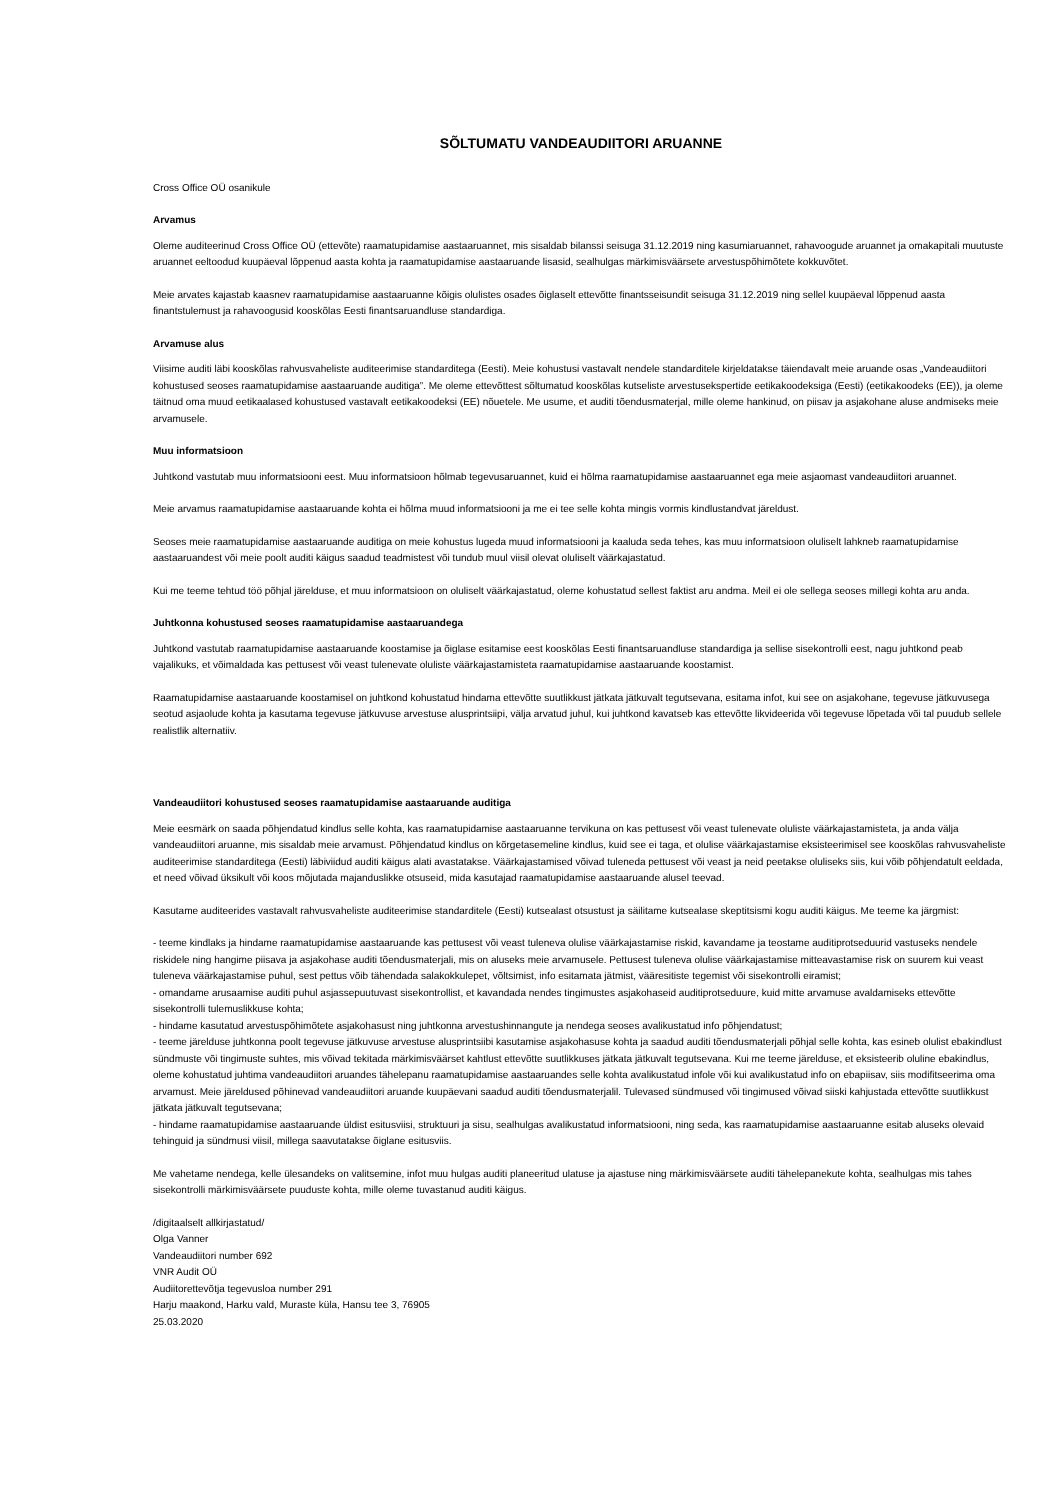SÕLTUMATU VANDEAUDIITORI ARUANNE
Cross Office OÜ osanikule
Arvamus
Oleme auditeerinud Cross Office OÜ (ettevõte) raamatupidamise aastaaruannet, mis sisaldab bilanssi seisuga 31.12.2019 ning kasumiaruannet, rahavoogude aruannet ja omakapitali muutuste aruannet eeltoodud kuupäeval lõppenud aasta kohta ja raamatupidamise aastaaruande lisasid, sealhulgas märkimisväärsete arvestuspõhimõtete kokkuvõtet.
Meie arvates kajastab kaasnev raamatupidamise aastaaruanne kõigis olulistes osades õiglaselt ettevõtte finantsseisundit seisuga 31.12.2019 ning sellel kuupäeval lõppenud aasta finantstulemust ja rahavoogusid kooskõlas Eesti finantsaruandluse standardiga.
Arvamuse alus
Viisime auditi läbi kooskõlas rahvusvaheliste auditeerimise standarditega (Eesti). Meie kohustusi vastavalt nendele standarditele kirjeldatakse täiendavalt meie aruande osas „Vandeaudiitori kohustused seoses raamatupidamise aastaaruande auditiga”. Me oleme ettevõttest sõltumatud kooskõlas kutseliste arvestusekspertide eetikakoodeksiga (Eesti) (eetikakoodeks (EE)), ja oleme täitnud oma muud eetikaalased kohustused vastavalt eetikakoodeksi (EE) nõuetele. Me usume, et auditi tõendusmaterjal, mille oleme hankinud, on piisav ja asjakohane aluse andmiseks meie arvamusele.
Muu informatsioon
Juhtkond vastutab muu informatsiooni eest. Muu informatsioon hõlmab tegevusaruannet, kuid ei hõlma raamatupidamise aastaaruannet ega meie asjaomast vandeaudiitori aruannet.
Meie arvamus raamatupidamise aastaaruande kohta ei hõlma muud informatsiooni ja me ei tee selle kohta mingis vormis kindlustandvat järeldust.
Seoses meie raamatupidamise aastaaruande auditiga on meie kohustus lugeda muud informatsiooni ja kaaluda seda tehes, kas muu informatsioon oluliselt lahkneb raamatupidamise aastaaruandest või meie poolt auditi käigus saadud teadmistest või tundub muul viisil olevat oluliselt väärkajastatud.
Kui me teeme tehtud töö põhjal järelduse, et muu informatsioon on oluliselt väärkajastatud, oleme kohustatud sellest faktist aru andma. Meil ei ole sellega seoses millegi kohta aru anda.
Juhtkonna kohustused seoses raamatupidamise aastaaruandega
Juhtkond vastutab raamatupidamise aastaaruande koostamise ja õiglase esitamise eest kooskõlas Eesti finantsaruandluse standardiga ja sellise sisekontrolli eest, nagu juhtkond peab vajalikuks, et võimaldada kas pettusest või veast tulenevate oluliste väärkajastamisteta raamatupidamise aastaaruande koostamist.
Raamatupidamise aastaaruande koostamisel on juhtkond kohustatud hindama ettevõtte suutlikkust jätkata jätkuvalt tegutsevana, esitama infot, kui see on asjakohane, tegevuse jätkuvusega seotud asjaolude kohta ja kasutama tegevuse jätkuvuse arvestuse alusprintsiipi, välja arvatud juhul, kui juhtkond kavatseb kas ettevõtte likvideerida või tegevuse lõpetada või tal puudub sellele realistlik alternatiiv.
Vandeaudiitori kohustused seoses raamatupidamise aastaaruande auditiga
Meie eesmärk on saada põhjendatud kindlus selle kohta, kas raamatupidamise aastaaruanne tervikuna on kas pettusest või veast tulenevate oluliste väärkajastamisteta, ja anda välja vandeaudiitori aruanne, mis sisaldab meie arvamust. Põhjendatud kindlus on kõrgetasemeline kindlus, kuid see ei taga, et olulise väärkajastamise eksisteerimisel see kooskõlas rahvusvaheliste auditeerimise standarditega (Eesti) läbiviidud auditi käigus alati avastatakse. Väärkajastamised võivad tuleneda pettusest või veast ja neid peetakse oluliseks siis, kui võib põhjendatult eeldada, et need võivad üksikult või koos mõjutada majanduslikke otsuseid, mida kasutajad raamatupidamise aastaaruande alusel teevad.
Kasutame auditeerides vastavalt rahvusvaheliste auditeerimise standarditele (Eesti) kutsealast otsustust ja säilitame kutsealase skeptitsismi kogu auditi käigus. Me teeme ka järgmist:
- teeme kindlaks ja hindame raamatupidamise aastaaruande kas pettusest või veast tuleneva olulise väärkajastamise riskid, kavandame ja teostame auditiprotseduurid vastuseks nendele riskidele ning hangime piisava ja asjakohase auditi tõendusmaterjali, mis on aluseks meie arvamusele. Pettusest tuleneva olulise väärkajastamise mitteavastamise risk on suurem kui veast tuleneva väärkajastamise puhul, sest pettus võib tähendada salakokkulepet, võltsimist, info esitamata jätmist, vääresitiste tegemist või sisekontrolli eiramist;
- omandame arusaamise auditi puhul asjassepuutuvast sisekontrollist, et kavandada nendes tingimustes asjakohaseid auditiprotseduure, kuid mitte arvamuse avaldamiseks ettevõtte sisekontrolli tulemuslikkuse kohta;
- hindame kasutatud arvestuspõhimõtete asjakohasust ning juhtkonna arvestushinnangute ja nendega seoses avalikustatud info põhjendatust;
- teeme järelduse juhtkonna poolt tegevuse jätkuvuse arvestuse alusprintsiibi kasutamise asjakohasuse kohta ja saadud auditi tõendusmaterjali põhjal selle kohta, kas esineb olulist ebakindlust sündmuste või tingimuste suhtes, mis võivad tekitada märkimisväärset kahtlust ettevõtte suutlikkuses jätkata jätkuvalt tegutsevana. Kui me teeme järelduse, et eksisteerib oluline ebakindlus, oleme kohustatud juhtima vandeaudiitori aruandes tähelepanu raamatupidamise aastaaruandes selle kohta avalikustatud infole või kui avalikustatud info on ebapiisav, siis modifitseerima oma arvamust. Meie järeldused põhinevad vandeaudiitori aruande kuupäevani saadud auditi tõendusmaterjalil. Tulevased sündmused või tingimused võivad siiski kahjustada ettevõtte suutlikkust jätkata jätkuvalt tegutsevana;
- hindame raamatupidamise aastaaruande üldist esitusviisi, struktuuri ja sisu, sealhulgas avalikustatud informatsiooni, ning seda, kas raamatupidamise aastaaruanne esitab aluseks olevaid tehinguid ja sündmusi viisil, millega saavutatakse õiglane esitusviis.
Me vahetame nendega, kelle ülesandeks on valitsemine, infot muu hulgas auditi planeeritud ulatuse ja ajastuse ning märkimisväärsete auditi tähelepanekute kohta, sealhulgas mis tahes sisekontrolli märkimisväärsete puuduste kohta, mille oleme tuvastanud auditi käigus.
/digitaalselt allkirjastatud/
Olga Vanner
Vandeaudiitori number 692
VNR Audit OÜ
Audiitorettevõtja tegevusloa number 291
Harju maakond, Harku vald, Muraste küla, Hansu tee 3, 76905
25.03.2020